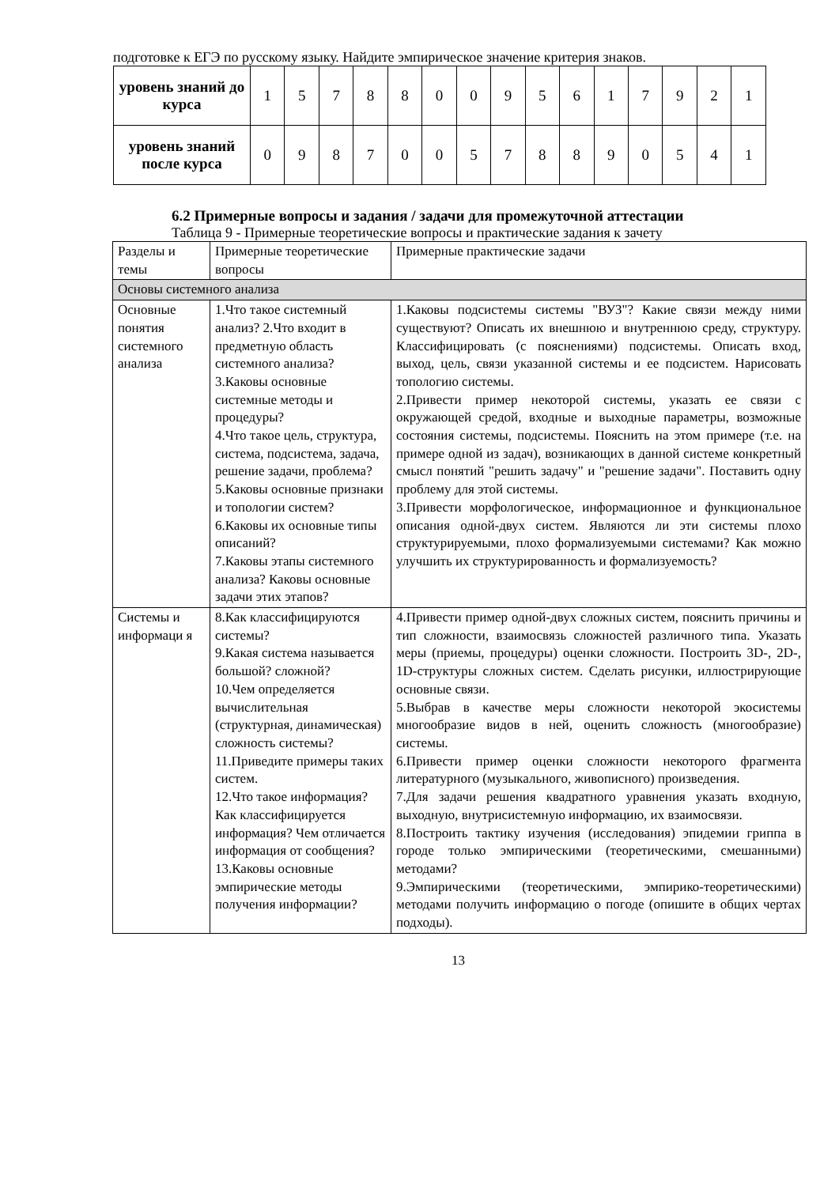подготовке к ЕГЭ по русскому языку. Найдите эмпирическое значение критерия знаков.
| уровень знаний до курса | 1 | 5 | 7 | 8 | 8 | 0 | 0 | 9 | 5 | 6 | 1 | 7 | 9 | 2 | 1 |
| уровень знаний после курса | 0 | 9 | 8 | 7 | 0 | 0 | 5 | 7 | 8 | 8 | 9 | 0 | 5 | 4 | 1 |
6.2 Примерные вопросы и задания / задачи для промежуточной аттестации
Таблица 9 - Примерные теоретические вопросы и практические задания к зачету
| Разделы и темы | Примерные теоретические вопросы | Примерные практические задачи |
| Основы системного анализа | | |
| Основные понятия системного анализа | 1.Что такое системный анализ? 2.Что входит в предметную область системного анализа? 3.Каковы основные системные методы и процедуры? 4.Что такое цель, структура, система, подсистема, задача, решение задачи, проблема? 5.Каковы основные признаки и топологии систем? 6.Каковы их основные типы описаний? 7.Каковы этапы системного анализа? Каковы основные задачи этих этапов? | 1.Каковы подсистемы системы "ВУЗ"? Какие связи между ними существуют? Описать их внешнюю и внутреннюю среду, структуру. Классифицировать (с пояснениями) подсистемы. Описать вход, выход, цель, связи указанной системы и ее подсистем. Нарисовать топологию системы. 2.Привести пример некоторой системы, указать ее связи с окружающей средой, входные и выходные параметры, возможные состояния системы, подсистемы. Пояснить на этом примере (т.е. на примере одной из задач), возникающих в данной системе конкретный смысл понятий "решить задачу" и "решение задачи". Поставить одну проблему для этой системы. 3.Привести морфологическое, информационное и функциональное описания одной-двух систем. Являются ли эти системы плохо структурируемыми, плохо формализуемыми системами? Как можно улучшить их структурированность и формализуемость? |
| Системы и информаци я | 8.Как классифицируются системы? 9.Какая система называется большой? сложной? 10.Чем определяется вычислительная (структурная, динамическая) сложность системы? 11.Приведите примеры таких систем. 12.Что такое информация? Как классифицируется информация? Чем отличается информация от сообщения? 13.Каковы основные эмпирические методы получения информации? | 4.Привести пример одной-двух сложных систем, пояснить причины и тип сложности, взаимосвязь сложностей различного типа. Указать меры (приемы, процедуры) оценки сложности. Построить 3D-, 2D-, 1D-структуры сложных систем. Сделать рисунки, иллюстрирующие основные связи. 5.Выбрав в качестве меры сложности некоторой экосистемы многообразие видов в ней, оценить сложность (многообразие) системы. 6.Привести пример оценки сложности некоторого фрагмента литературного (музыкального, живописного) произведения. 7.Для задачи решения квадратного уравнения указать входную, выходную, внутрисистемную информацию, их взаимосвязи. 8.Построить тактику изучения (исследования) эпидемии гриппа в городе только эмпирическими (теоретическими, смешанными) методами? 9.Эмпирическими (теоретическими, эмпирико-теоретическими) методами получить информацию о погоде (опишите в общих чертах подходы). |
13